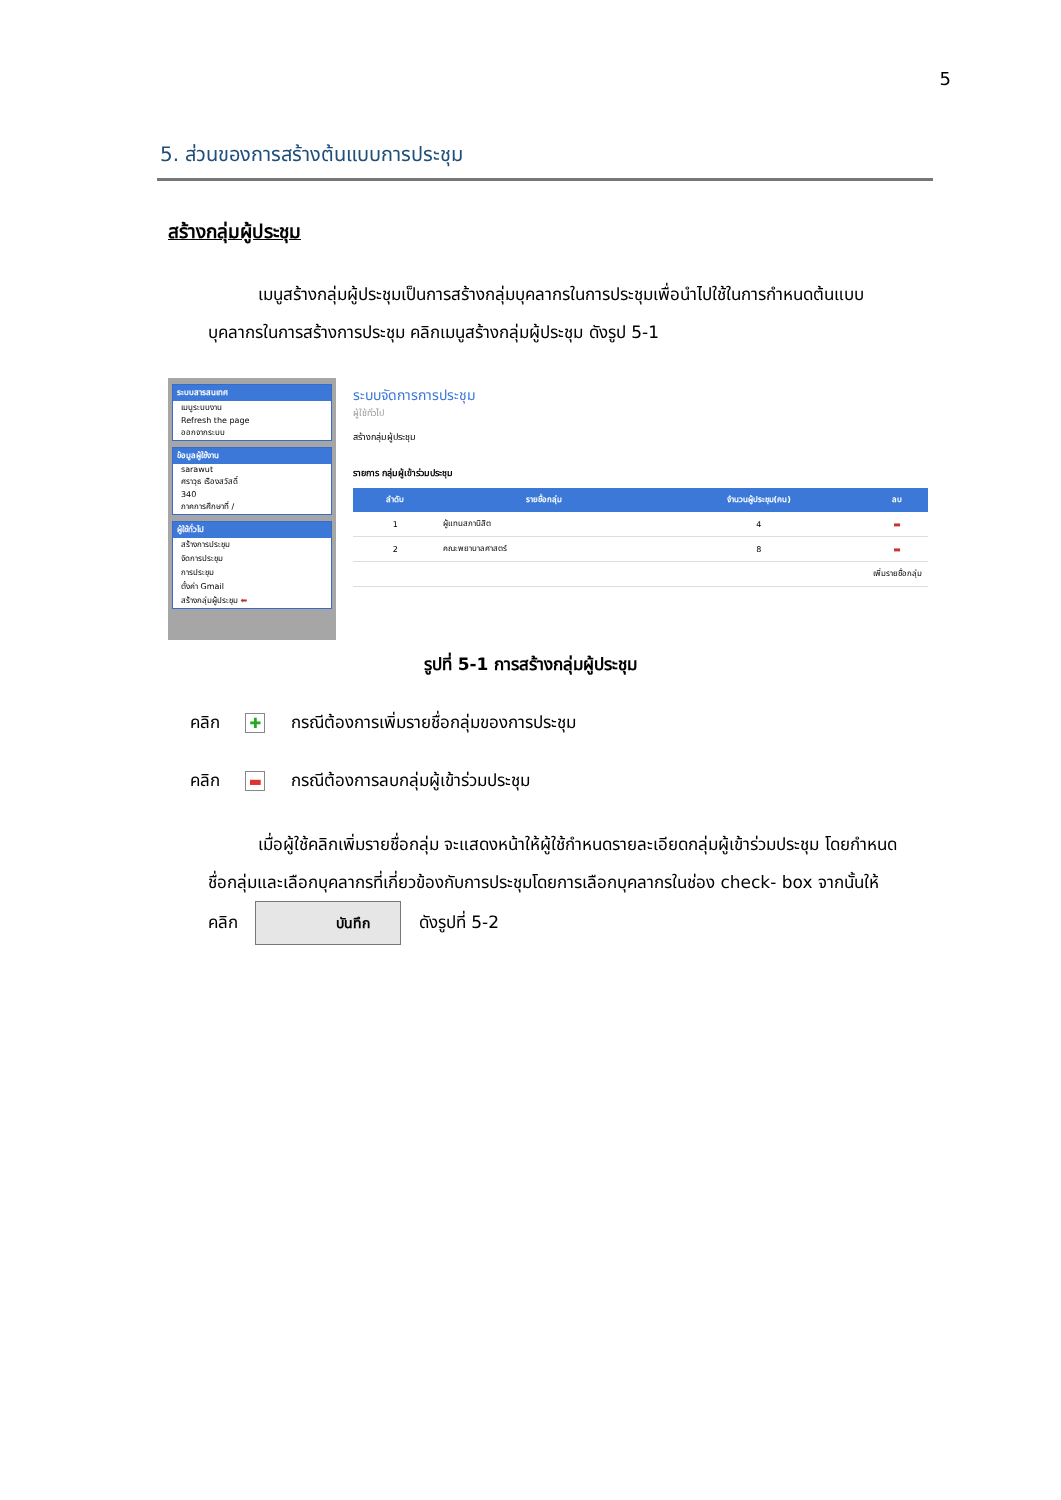5
5. ส่วนของการสร้างต้นแบบการประชุม
สร้างกลุ่มผู้ประชุม
เมนูสร้างกลุ่มผู้ประชุมเป็นการสร้างกลุ่มบุคลากรในการประชุมเพื่อนำไปใช้ในการกำหนดต้นแบบบุคลากรในการสร้างการประชุม คลิกเมนูสร้างกลุ่มผู้ประชุม ดังรูป 5-1
ระบบสารสนเทศ
เมนูระบบงาน
Refresh the page
ออกจากระบบ
ข้อมูลผู้ใช้งาน
sarawut
ศราวุธ เรืองสวัสดิ์
340
ภาคการศึกษาที่ /
ผู้ใช้ทั่วไป
สร้างการประชุม
จัดการประชุม
การประชุม
ตั้งค่า Gmail
สร้างกลุ่มผู้ประชุม ⬅
ระบบจัดการการประชุม
ผู้ใช้ทั่วไป
สร้างกลุ่มผู้ประชุม
รายการ กลุ่มผู้เข้าร่วมประชุม
| ลำดับ | รายชื่อกลุ่ม | จำนวนผู้ประชุม(คน) | ลบ |
| --- | --- | --- | --- |
| 1 | ผู้แทนสภานิสิต | 4 | ▬ |
| 2 | คณะพยาบาลศาสตร์ | 8 | ▬ |
| เพิ่มรายชื่อกลุ่ม | | | |
รูปที่ 5-1 การสร้างกลุ่มผู้ประชุม
คลิก ✚ กรณีต้องการเพิ่มรายชื่อกลุ่มของการประชุม
คลิก ▬ กรณีต้องการลบกลุ่มผู้เข้าร่วมประชุม
เมื่อผู้ใช้คลิกเพิ่มรายชื่อกลุ่ม จะแสดงหน้าให้ผู้ใช้กำหนดรายละเอียดกลุ่มผู้เข้าร่วมประชุม โดยกำหนดชื่อกลุ่มและเลือกบุคลากรที่เกี่ยวข้องกับการประชุมโดยการเลือกบุคลากรในช่อง check- box จากนั้นให้คลิก บันทึก ดังรูปที่ 5-2